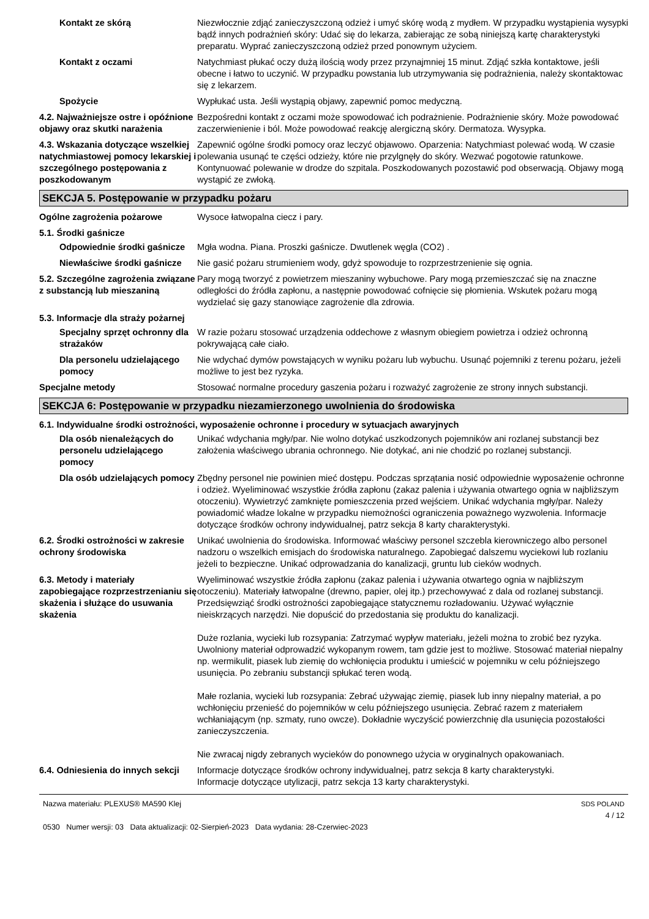Kontakt ze skórą Niezwłocznie zdjąć zanieczyszczoną odzież i umyć skórę wodą z mydłem. W przypadku wystąpienia wysypki bądź innych podrażnień skóry: Udać się do lekarza, zabierając ze sobą niniejszą kartę charakterystyki preparatu. Wyprać zanieczyszczoną odzież przed ponownym użyciem.
Kontakt z oczami Natychmiast płukać oczy dużą ilością wody przez przynajmniej 15 minut. Zdjąć szkła kontaktowe, jeśli obecne i łatwo to uczynić. W przypadku powstania lub utrzymywania się podrażnienia, należy skontaktowac się z lekarzem.
Spożycie Wypłukać usta. Jeśli wystąpią objawy, zapewnić pomoc medyczną.
4.2. Najważniejsze ostre i opóźnione objawy oraz skutki narażenia
Bezpośredni kontakt z oczami może spowodować ich podrażnienie. Podrażnienie skóry. Może powodować zaczerwienienie i ból. Może powodować reakcję alergiczną skóry. Dermatoza. Wysypka.
4.3. Wskazania dotyczące wszelkiej natychmiastowej pomocy lekarskiej i szczególnego postępowania z poszkodowanym
Zapewnić ogólne środki pomocy oraz leczyć objawowo. Oparzenia: Natychmiast polewać wodą. W czasie polewania usunąć te części odzieży, które nie przylgnęły do skóry. Wezwać pogotowie ratunkowe. Kontynuować polewanie w drodze do szpitala. Poszkodowanych pozostawić pod obserwacją. Objawy mogą wystąpić ze zwłoką.
SEKCJA 5. Postępowanie w przypadku pożaru
Ogólne zagrożenia pożarowe Wysoce łatwopalna ciecz i pary.
5.1. Środki gaśnicze
Odpowiednie środki gaśnicze
Mgła wodna. Piana. Proszki gaśnicze. Dwutlenek węgla (CO2) .
Niewłaściwe środki gaśnicze
Nie gasić pożaru strumieniem wody, gdyż spowoduje to rozprzestrzenienie się ognia.
5.2. Szczególne zagrożenia związane z substancją lub mieszaniną
Pary mogą tworzyć z powietrzem mieszaniny wybuchowe. Pary mogą przemieszczać się na znaczne odległości do źródła zapłonu, a następnie powodować cofnięcie się płomienia. Wskutek pożaru mogą wydzielać się gazy stanowiące zagrożenie dla zdrowia.
5.3. Informacje dla straży pożarnej
Specjalny sprzęt ochronny dla strażaków
W razie pożaru stosować urządzenia oddechowe z własnym obiegiem powietrza i odzież ochronną pokrywającą całe ciało.
Dla personelu udzielającego pomocy
Nie wdychać dymów powstających w wyniku pożaru lub wybuchu. Usunąć pojemniki z terenu pożaru, jeżeli możliwe to jest bez ryzyka.
Specjalne metody Stosować normalne procedury gaszenia pożaru i rozważyć zagrożenie ze strony innych substancji.
SEKCJA 6: Postępowanie w przypadku niezamierzonego uwolnienia do środowiska
6.1. Indywidualne środki ostrożności, wyposażenie ochronne i procedury w sytuacjach awaryjnych
Dla osób nienależących do personelu udzielającego pomocy
Unikać wdychania mgły/par. Nie wolno dotykać uszkodzonych pojemników ani rozlanej substancji bez założenia właściwego ubrania ochronnego. Nie dotykać, ani nie chodzić po rozlanej substancji.
Dla osób udzielających pomocy
Zbędny personel nie powinien mieć dostępu. Podczas sprzątania nosić odpowiednie wyposażenie ochronne i odzież. Wyeliminować wszystkie źródła zapłonu (zakaz palenia i używania otwartego ognia w najbliższym otoczeniu). Wywietrzyć zamknięte pomieszczenia przed wejściem. Unikać wdychania mgły/par. Należy powiadomić władze lokalne w przypadku niemożności ograniczenia poważnego wyzwolenia. Informacje dotyczące środków ochrony indywidualnej, patrz sekcja 8 karty charakterystyki.
6.2. Środki ostrożności w zakresie ochrony środowiska
Unikać uwolnienia do środowiska. Informować właściwy personel szczebla kierowniczego albo personel nadzoru o wszelkich emisjach do środowiska naturalnego. Zapobiegać dalszemu wyciekowi lub rozlaniu jeżeli to bezpieczne. Unikać odprowadzania do kanalizacji, gruntu lub cieków wodnych.
6.3. Metody i materiały zapobiegające rozprzestrzenianiu się skażenia i służące do usuwania skażenia
Wyeliminować wszystkie źródła zapłonu (zakaz palenia i używania otwartego ognia w najbliższym otoczeniu). Materiały łatwopalne (drewno, papier, olej itp.) przechowywać z dala od rozlanej substancji. Przedsięwziąć środki ostrożności zapobiegające statycznemu rozładowaniu. Używać wyłącznie nieiskrzących narzędzi. Nie dopuścić do przedostania się produktu do kanalizacji.
Duże rozlania, wycieki lub rozsypania: Zatrzymać wypływ materiału, jeżeli można to zrobić bez ryzyka. Uwolniony materiał odprowadzić wykopanym rowem, tam gdzie jest to możliwe. Stosować materiał niepalny np. wermikulit, piasek lub ziemię do wchłonięcia produktu i umieścić w pojemniku w celu późniejszego usunięcia. Po zebraniu substancji spłukać teren wodą.
Małe rozlania, wycieki lub rozsypania: Zebrać używając ziemię, piasek lub inny niepalny materiał, a po wchłonięciu przenieść do pojemników w celu późniejszego usunięcia. Zebrać razem z materiałem wchłaniającym (np. szmaty, runo owcze). Dokładnie wyczyścić powierzchnię dla usunięcia pozostałości zanieczyszczenia.
Nie zwracaj nigdy zebranych wycieków do ponownego użycia w oryginalnych opakowaniach.
6.4. Odniesienia do innych sekcji
Informacje dotyczące środków ochrony indywidualnej, patrz sekcja 8 karty charakterystyki.
Informacje dotyczące utylizacji, patrz sekcja 13 karty charakterystyki.
Nazwa materiału: PLEXUS® MA590 Klej
0530 Numer wersji: 03 Data aktualizacji: 02-Sierpień-2023 Data wydania: 28-Czerwiec-2023
SDS POLAND
4 / 12